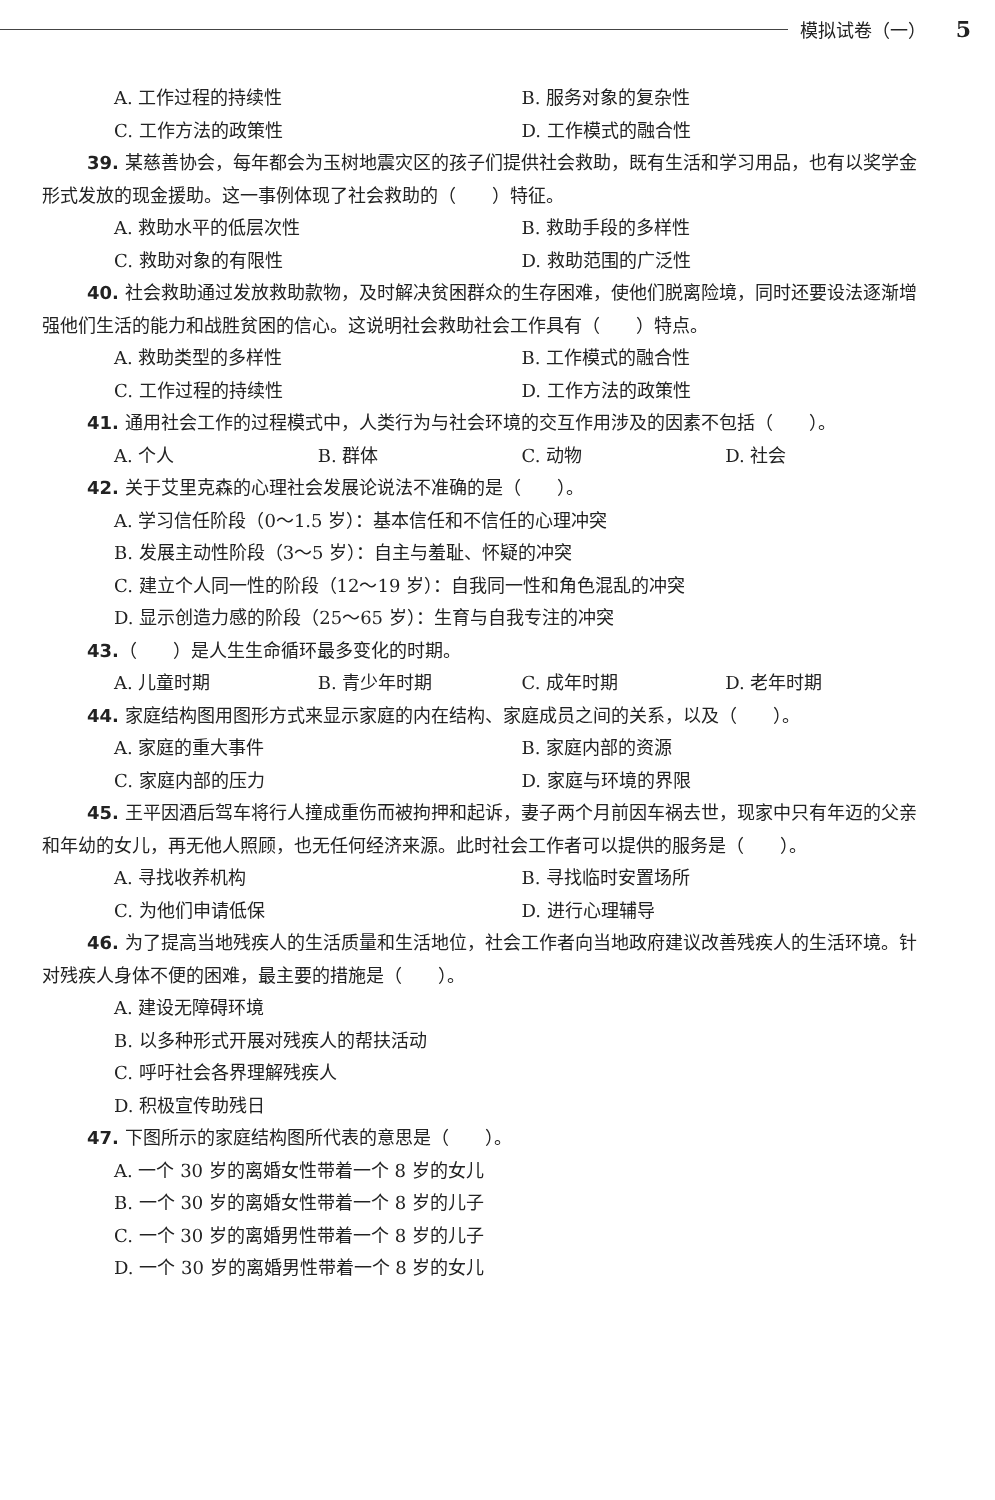模拟试卷（一） 5
A. 工作过程的持续性
B. 服务对象的复杂性
C. 工作方法的政策性
D. 工作模式的融合性
39. 某慈善协会，每年都会为玉树地震灾区的孩子们提供社会救助，既有生活和学习用品，也有以奖学金形式发放的现金援助。这一事例体现了社会救助的（　　）特征。
A. 救助水平的低层次性
B. 救助手段的多样性
C. 救助对象的有限性
D. 救助范围的广泛性
40. 社会救助通过发放救助款物，及时解决贫困群众的生存困难，使他们脱离险境，同时还要设法逐渐增强他们生活的能力和战胜贫困的信心。这说明社会救助社会工作具有（　　）特点。
A. 救助类型的多样性
B. 工作模式的融合性
C. 工作过程的持续性
D. 工作方法的政策性
41. 通用社会工作的过程模式中，人类行为与社会环境的交互作用涉及的因素不包括（　　）。
A. 个人
B. 群体
C. 动物
D. 社会
42. 关于艾里克森的心理社会发展论说法不准确的是（　　）。
A. 学习信任阶段（0～1.5 岁）：基本信任和不信任的心理冲突
B. 发展主动性阶段（3～5 岁）：自主与羞耻、怀疑的冲突
C. 建立个人同一性的阶段（12～19 岁）：自我同一性和角色混乱的冲突
D. 显示创造力感的阶段（25～65 岁）：生育与自我专注的冲突
43.（　　）是人生生命循环最多变化的时期。
A. 儿童时期
B. 青少年时期
C. 成年时期
D. 老年时期
44. 家庭结构图用图形方式来显示家庭的内在结构、家庭成员之间的关系，以及（　　）。
A. 家庭的重大事件
B. 家庭内部的资源
C. 家庭内部的压力
D. 家庭与环境的界限
45. 王平因酒后驾车将行人撞成重伤而被拘押和起诉，妻子两个月前因车祸去世，现家中只有年迈的父亲和年幼的女儿，再无他人照顾，也无任何经济来源。此时社会工作者可以提供的服务是（　　）。
A. 寻找收养机构
B. 寻找临时安置场所
C. 为他们申请低保
D. 进行心理辅导
46. 为了提高当地残疾人的生活质量和生活地位，社会工作者向当地政府建议改善残疾人的生活环境。针对残疾人身体不便的困难，最主要的措施是（　　）。
A. 建设无障碍环境
B. 以多种形式开展对残疾人的帮扶活动
C. 呼吁社会各界理解残疾人
D. 积极宣传助残日
47. 下图所示的家庭结构图所代表的意思是（　　）。
A. 一个 30 岁的离婚女性带着一个 8 岁的女儿
B. 一个 30 岁的离婚女性带着一个 8 岁的儿子
C. 一个 30 岁的离婚男性带着一个 8 岁的儿子
D. 一个 30 岁的离婚男性带着一个 8 岁的女儿